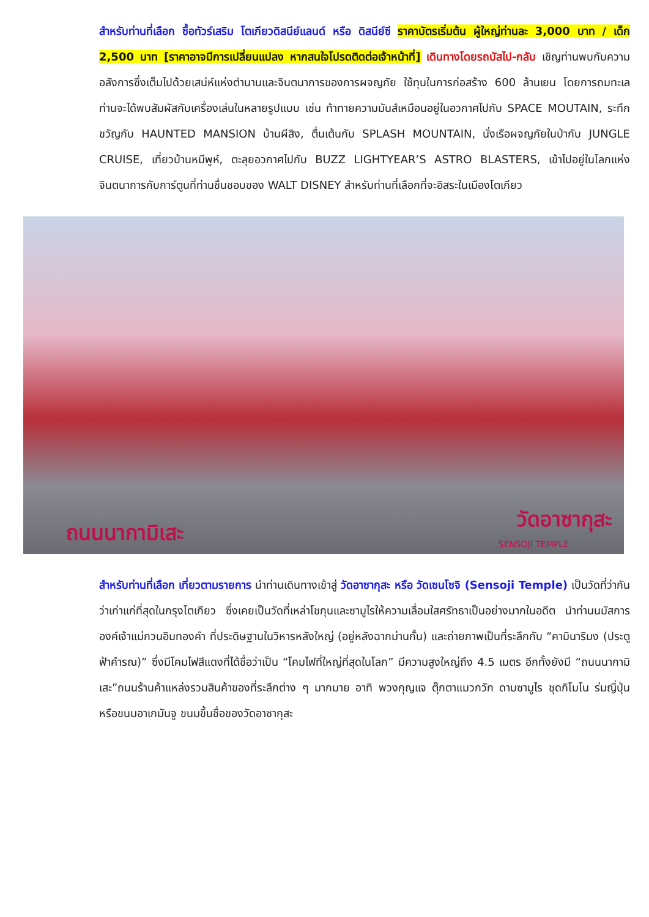สำหรับท่านที่เลือก ซื้อทัวร์เสริม โตเกียวดิสนีย์แลนด์ หรือ ดิสนีย์ซี ราคาบัตรเริ่มต้น ผู้ใหญ่ท่านละ 3,000 บาท / เด็ก 2,500 บาท [ราคาอาจมีการเปลี่ยนแปลง หากสนใจโปรดติดต่อเจ้าหน้าที่] เดินทางโดยรถบัสไป-กลับ เชิญท่านพบกับความอลังการซึ่งเต็มไปด้วยเสน่ห์แห่งตำนานและจินตนาการของการผจญภัย ใช้ทุนในการก่อสร้าง 600 ล้านเยน โดยการถมทะเล ท่านจะได้พบสัมผัสกับเครื่องเล่นในหลายรูปแบบ เช่น ท้าทายความมันส์เหมือนอยู่ในอวกาศไปกับ SPACE MOUTAIN, ระทึกขวัญกับ HAUNTED MANSION บ้านผีสิง, ตื่นเต้นกับ SPLASH MOUNTAIN, นั่งเรือผจญภัยในป่ากับ JUNGLE CRUISE, เที่ยวบ้านหมีพูห์, ตะลุยอวกาศไปกับ BUZZ LIGHTYEAR’S ASTRO BLASTERS, เข้าไปอยู่ในโลกแห่งจินตนาการกับการ์ตูนที่ท่านชื่นชอบของ WALT DISNEY สำหรับท่านที่เลือกที่จะอิสระในเมืองโตเกียว
ถนนนากามิเสะ
วัดอาซากุสะ
SENSOJI TEMPLE
สำหรับท่านที่เลือก เที่ยวตามรายการ นำท่านเดินทางเข้าสู่ วัดอาซากุสะ หรือ วัดเซนโซจิ (Sensoji Temple) เป็นวัดที่ว่ากันว่าเก่าแก่ที่สุดในกรุงโตเกียว ซึ่งเคยเป็นวัดที่เหล่าโชกุนและซามูไรให้ความเลื่อมใสศรัทธาเป็นอย่างมากในอดีต นำท่านนมัสการ องค์เจ้าแม่กวนอิมทองคำ ที่ประดิษฐานในวิหารหลังใหญ่ (อยู่หลังฉากม่านกั้น) และถ่ายภาพเป็นที่ระลึกกับ “คามินาริมง (ประตูฟ้าคำรณ)” ซึ่งมีโคมไฟสีแดงที่ได้ชื่อว่าเป็น “โคมไฟที่ใหญ่ที่สุดในโลก” มีความสูงใหญ่ถึง 4.5 เมตร อีกทั้งยังมี “ถนนนากามิเสะ”ถนนร้านค้าแหล่งรวมสินค้าของที่ระลึกต่าง ๆ มากมาย อาทิ พวงกุญแจ ตุ๊กตาแมวกวัก ดาบซามูไร ชุดกิโมโน ร่มญี่ปุ่น หรือขนมอาเกมันจู ขนมขึ้นชื่อของวัดอาซากุสะ